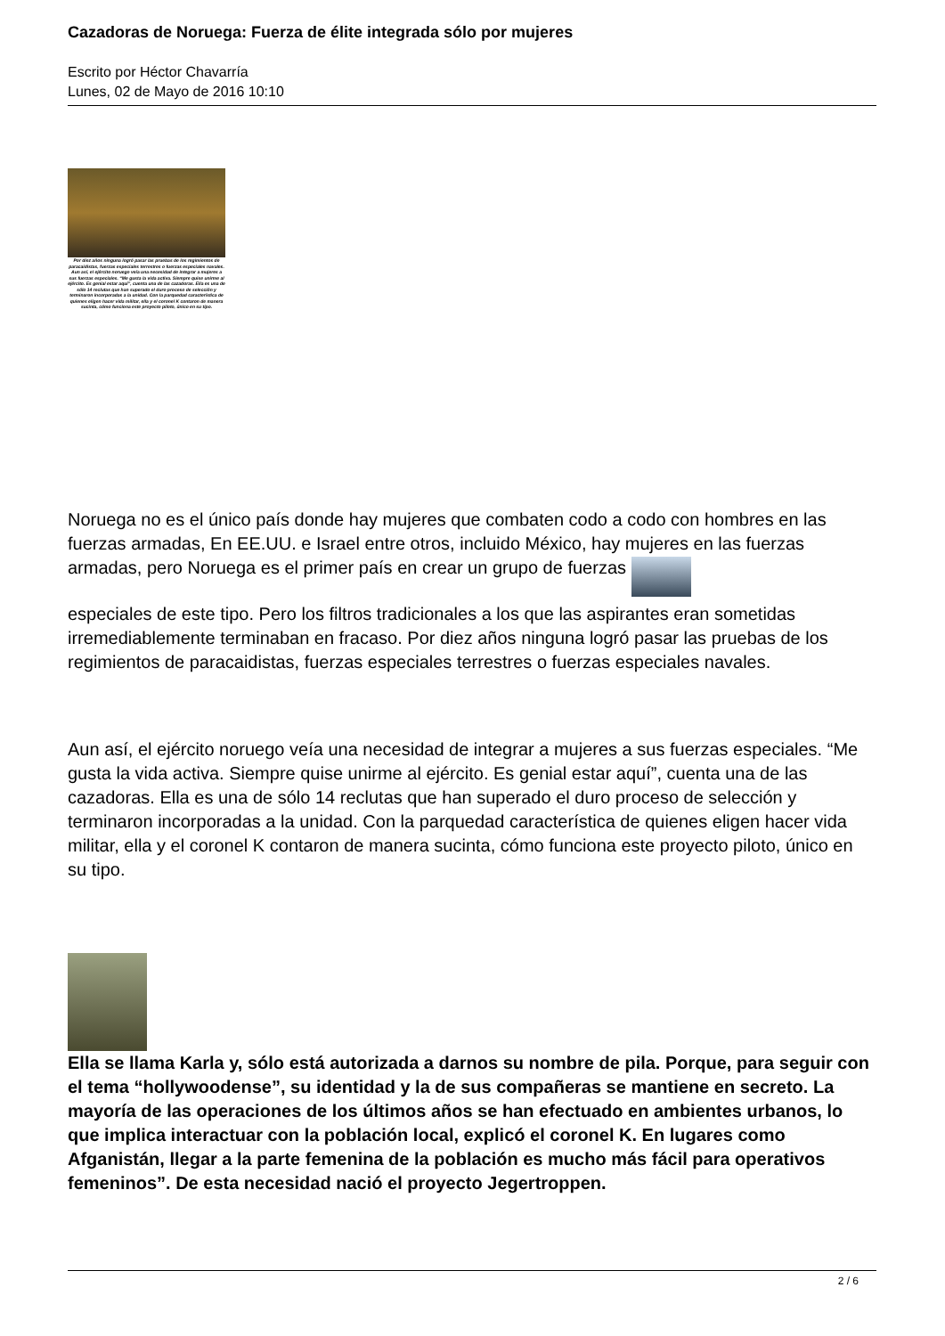Cazadoras de Noruega: Fuerza de élite integrada sólo por mujeres
Escrito por Héctor Chavarría
Lunes, 02 de Mayo de 2016 10:10
Por diez años ninguna logró pasar las pruebas de los regimientos de paracaidistas, fuerzas especiales terrestres o fuerzas especiales navales. Aun así, el ejército noruego veía una necesidad de integrar a mujeres a sus fuerzas especiales. “Me gusta la vida activa. Siempre quise unirme al ejército. Es genial estar aquí”, cuenta una de las cazadoras. Ella es una de sólo 14 reclutas que han superado el duro proceso de selección y terminaron incorporadas a la unidad. Con la parquedad característica de quienes eligen hacer vida militar, ella y el coronel K contaron de manera sucinta, cómo funciona este proyecto piloto, único en su tipo.
Noruega no es el único país donde hay mujeres que combaten codo a codo con hombres en las fuerzas armadas, En EE.UU. e Israel entre otros, incluido México, hay mujeres en las fuerzas armadas, pero Noruega es el primer país en crear un grupo de fuerzas
especiales de este tipo. Pero los filtros tradicionales a los que las aspirantes eran sometidas irremediablemente terminaban en fracaso. Por diez años ninguna logró pasar las pruebas de los regimientos de paracaidistas, fuerzas especiales terrestres o fuerzas especiales navales.
Aun así, el ejército noruego veía una necesidad de integrar a mujeres a sus fuerzas especiales. “Me gusta la vida activa. Siempre quise unirme al ejército. Es genial estar aquí”, cuenta una de las cazadoras. Ella es una de sólo 14 reclutas que han superado el duro proceso de selección y terminaron incorporadas a la unidad. Con la parquedad característica de quienes eligen hacer vida militar, ella y el coronel K contaron de manera sucinta, cómo funciona este proyecto piloto, único en su tipo.
Ella se llama Karla y, sólo está autorizada a darnos su nombre de pila. Porque, para seguir con el tema “hollywoodense”, su identidad y la de sus compañeras se mantiene en secreto. La mayoría de las operaciones de los últimos años se han efectuado en ambientes urbanos, lo que implica interactuar con la población local, explicó el coronel K. En lugares como Afganistán, llegar a la parte femenina de la población es mucho más fácil para operativos femeninos”. De esta necesidad nació el proyecto Jegertroppen.
2 / 6